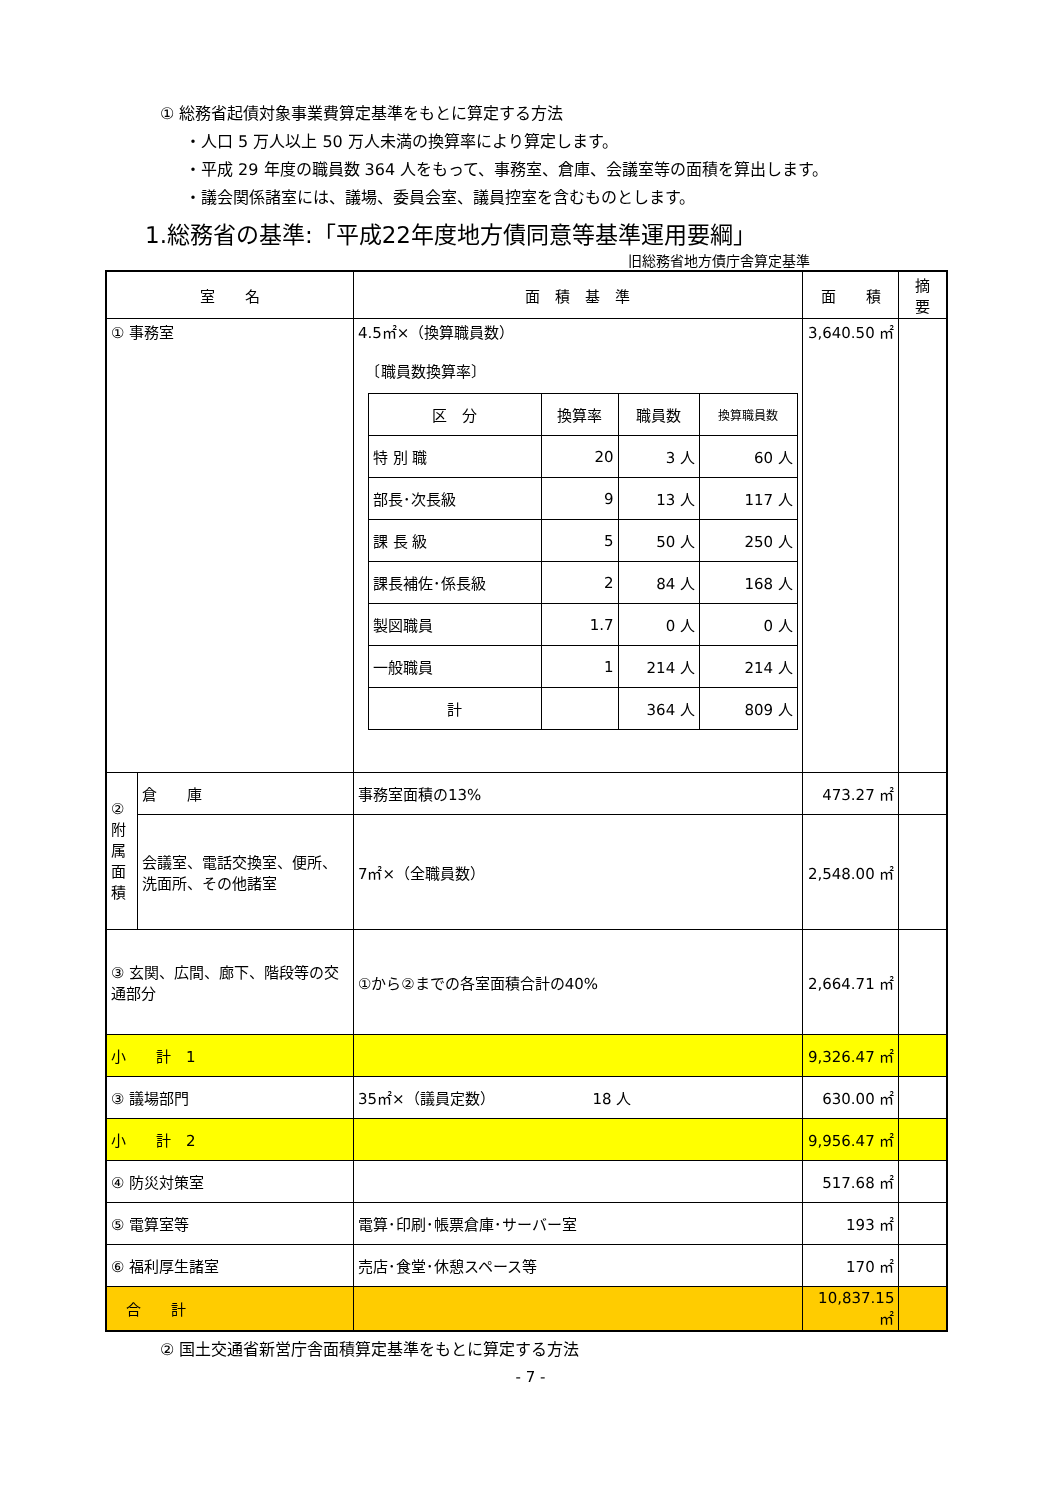① 総務省起債対象事業費算定基準をもとに算定する方法
・人口 5 万人以上 50 万人未満の換算率により算定します。
・平成 29 年度の職員数 364 人をもって、事務室、倉庫、会議室等の面積を算出します。
・議会関係諸室には、議場、委員会室、議員控室を含むものとします。
1.総務省の基準:「平成22年度地方債同意等基準運用要綱」
旧総務省地方債庁舎算定基準
| 室 名 | | 面 積 基 準 | 面 積 | 摘 要 |
| --- | --- | --- | --- | --- |
| ① 事務室 | | 4.5㎡×（換算職員数） 〔職員数換算率〕 / 区 分 / 換算率 / 職員数 / 換算職員数 / / --- / --- / --- / --- / / 特 別 職 / 20 / 3 人 / 60 人 / / 部長･次長級 / 9 / 13 人 / 117 人 / / 課 長 級 / 5 / 50 人 / 250 人 / / 課長補佐･係長級 / 2 / 84 人 / 168 人 / / 製図職員 / 1.7 / 0 人 / 0 人 / / 一般職員 / 1 / 214 人 / 214 人 / / 計 / / 364 人 / 809 人 / | 3,640.50 ㎡ | |
| ②附属面積 | 倉 庫 | 事務室面積の13% | 473.27 ㎡ | |
| | 会議室、電話交換室、便所、洗面所、その他諸室 | 7㎡×（全職員数） | 2,548.00 ㎡ | |
| ③ 玄関、広間、廊下、階段等の交通部分 | | ①から②までの各室面積合計の40% | 2,664.71 ㎡ | |
| 小 計 1 | | | 9,326.47 ㎡ | |
| ③ 議場部門 | | 35㎡×（議員定数） 18 人 | 630.00 ㎡ | |
| 小 計 2 | | | 9,956.47 ㎡ | |
| ④ 防災対策室 | | | 517.68 ㎡ | |
| ⑤ 電算室等 | | 電算･印刷･帳票倉庫･サーバー室 | 193 ㎡ | |
| ⑥ 福利厚生諸室 | | 売店･食堂･休憩スペース等 | 170 ㎡ | |
| 合 計 | | | 10,837.15 ㎡ | |
② 国土交通省新営庁舎面積算定基準をもとに算定する方法
- 7 -